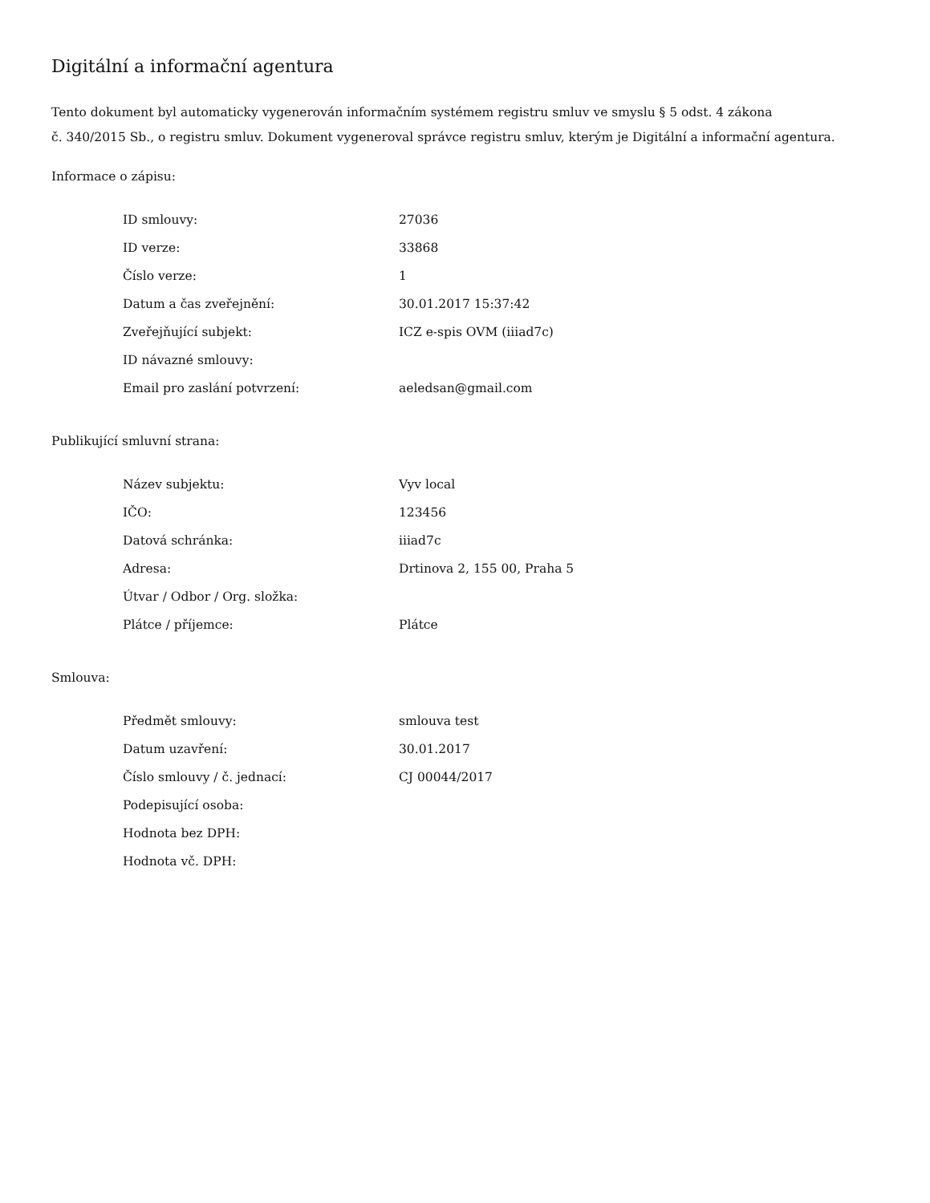Digitální a informační agentura
Tento dokument byl automaticky vygenerován informačním systémem registru smluv ve smyslu § 5 odst. 4 zákona
č. 340/2015 Sb., o registru smluv. Dokument vygeneroval správce registru smluv, kterým je Digitální a informační agentura.
Informace o zápisu:
| ID smlouvy: | 27036 |
| ID verze: | 33868 |
| Číslo verze: | 1 |
| Datum a čas zveřejnění: | 30.01.2017 15:37:42 |
| Zveřejňující subjekt: | ICZ e-spis OVM (iiiad7c) |
| ID návazné smlouvy: | |
| Email pro zaslání potvrzení: | aeledsan@gmail.com |
Publikující smluvní strana:
| Název subjektu: | Vyv local |
| IČO: | 123456 |
| Datová schránka: | iiiad7c |
| Adresa: | Drtinova 2, 155 00, Praha 5 |
| Útvar / Odbor / Org. složka: | |
| Plátce / příjemce: | Plátce |
Smlouva:
| Předmět smlouvy: | smlouva test |
| Datum uzavření: | 30.01.2017 |
| Číslo smlouvy / č. jednací: | CJ 00044/2017 |
| Podepisující osoba: | |
| Hodnota bez DPH: | |
| Hodnota vč. DPH: | |